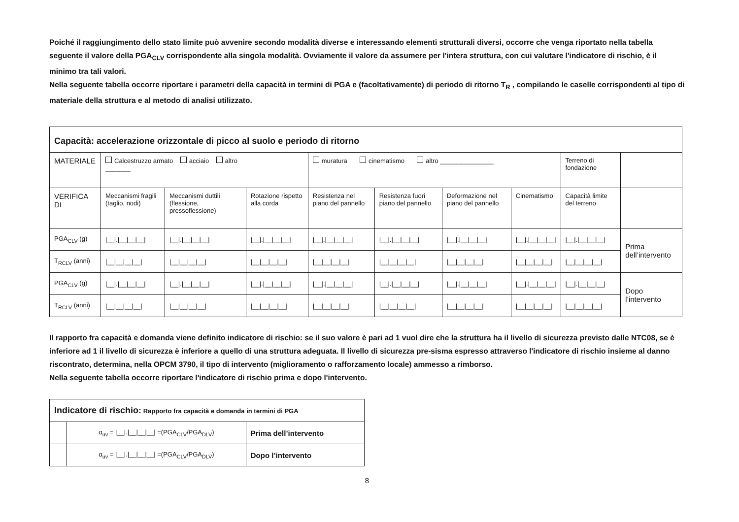Poiché il raggiungimento dello stato limite può avvenire secondo modalità diverse e interessando elementi strutturali diversi, occorre che venga riportato nella tabella seguente il valore della PGA<sub>CLV</sub> corrispondente alla singola modalità. Ovviamente il valore da assumere per l'intera struttura, con cui valutare l'indicatore di rischio, è il minimo tra tali valori.
Nella seguente tabella occorre riportare i parametri della capacità in termini di PGA e (facoltativamente) di periodo di ritorno T<sub>R</sub> , compilando le caselle corrispondenti al tipo di materiale della struttura e al metodo di analisi utilizzato.
| Capacità: accelerazione orizzontale di picco al suolo e periodo di ritorno | | | | | | | | | |
| MATERIALE | Calcestruzzo armato acciaio altro _______ | | | muratura cinematismo altro _______________ | | | | Terreno di fondazione | |
| VERIFICA DI | Meccanismi fragili (taglio, nodi) | Meccanismi duttili (flessione, pressoflessione) | Rotazione rispetto alla corda | Resistenza nel piano del pannello | Resistenza fuori piano del pannello | Deformazione nel piano del pannello | Cinematismo | Capacità limite del terreno | |
| PGA<sub>CLV</sub> (g) | /__/./__/__/__/ | /__/./__/__/__/ | /__/./__/__/__/ | /__/./__/__/__/ | /__/./__/__/__/ | /__/./__/__/__/ | /__/./__/__/__/ | /__/./__/__/__/ | Prima dell’intervento |
| T<sub>RCLV</sub> (anni) | /__/__/__/__/ | /__/__/__/__/ | /__/__/__/__/ | /__/__/__/__/ | /__/__/__/__/ | /__/__/__/__/ | /__/__/__/__/ | /__/__/__/__/ | |
| PGA<sub>CLV</sub> (g) | /__/./__/__/__/ | /__/./__/__/__/ | /__/./__/__/__/ | /__/./__/__/__/ | /__/./__/__/__/ | /__/./__/__/__/ | /__/./__/__/__/ | /__/./__/__/__/ | Dopo l’intervento |
| T<sub>RCLV</sub> (anni) | /__/__/__/__/ | /__/__/__/__/ | /__/__/__/__/ | /__/__/__/__/ | /__/__/__/__/ | /__/__/__/__/ | /__/__/__/__/ | /__/__/__/__/ | |
Il rapporto fra capacità e domanda viene definito indicatore di rischio: se il suo valore è pari ad 1 vuol dire che la struttura ha il livello di sicurezza previsto dalle NTC08, se è inferiore ad 1 il livello di sicurezza è inferiore a quello di una struttura adeguata. Il livello di sicurezza pre-sisma espresso attraverso l'indicatore di rischio insieme al danno riscontrato, determina, nella OPCM 3790, il tipo di intervento (miglioramento o rafforzamento locale) ammesso a rimborso.
Nella seguente tabella occorre riportare l'indicatore di rischio prima e dopo l'intervento.
| Indicatore di rischio: Rapporto fra capacità e domanda in termini di PGA | | |
| | α<sub>uv</sub> = /__/./__/__/__/ =(PGA<sub>CLV</sub>/PGA<sub>DLV</sub>) | Prima dell’intervento |
| | α<sub>uv</sub> = /__/./__/__/__/ =(PGA<sub>CLV</sub>/PGA<sub>DLV</sub>) | Dopo l’intervento |
8